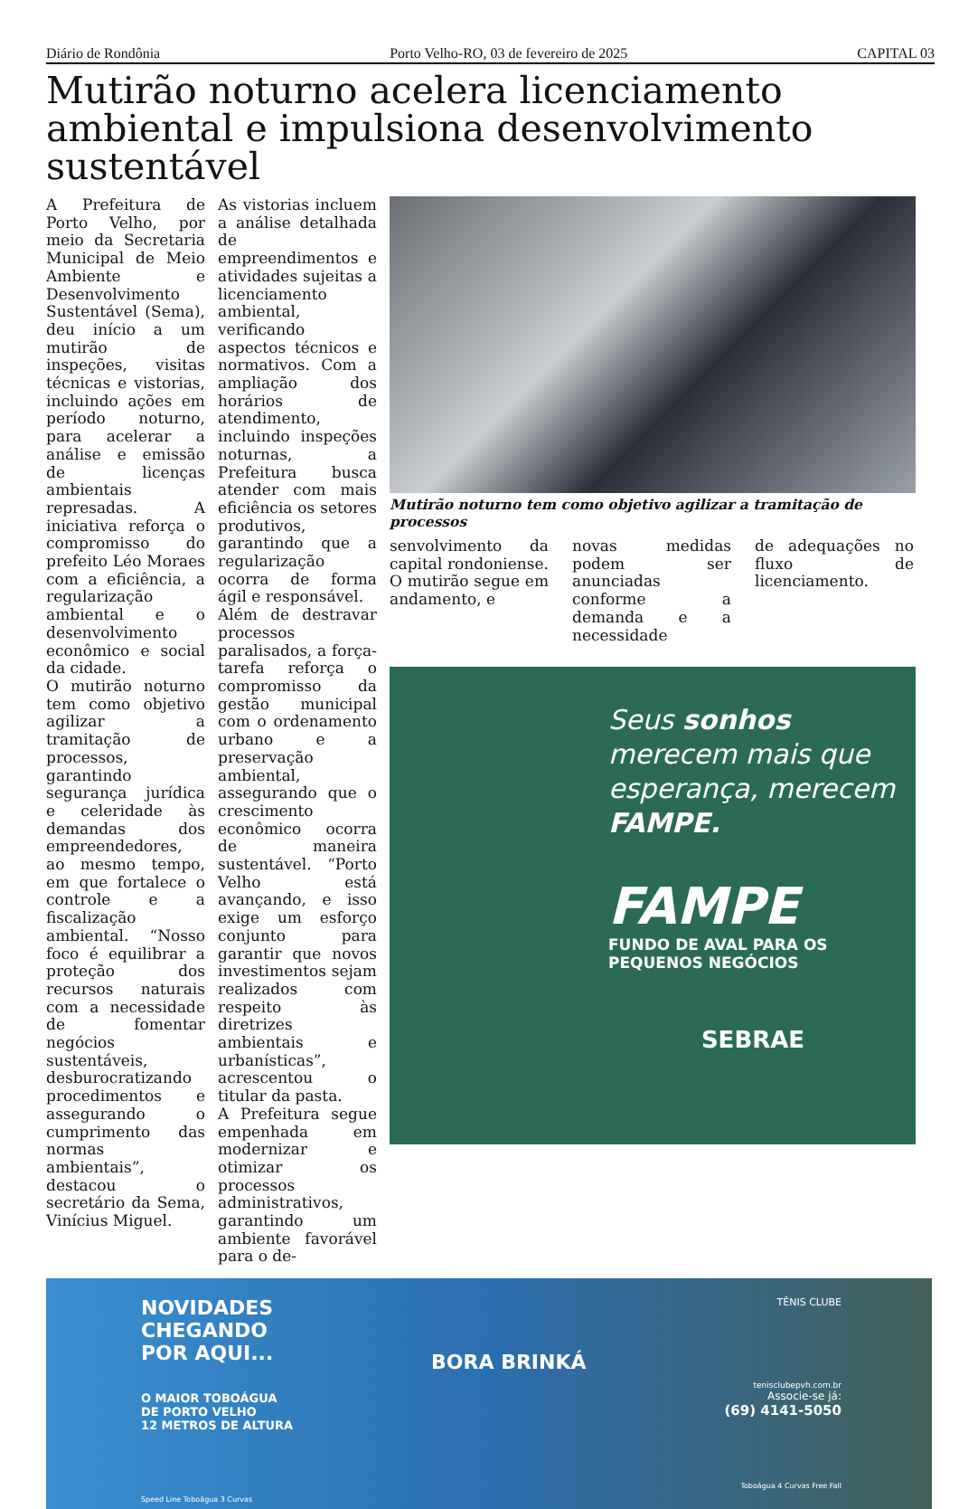Diário de Rondônia Porto Velho-RO, 03 de fevereiro de 2025 CAPITAL 03
Mutirão noturno acelera licenciamento ambiental e impulsiona desenvolvimento sustentável
A Prefeitura de Porto Velho, por meio da Secretaria Municipal de Meio Ambiente e Desenvolvimento Sustentável (Sema), deu início a um mutirão de inspeções, visitas técnicas e vistorias, incluindo ações em período noturno, para acelerar a análise e emissão de licenças ambientais represadas. A iniciativa reforça o compromisso do prefeito Léo Moraes com a eficiência, a regularização ambiental e o desenvolvimento econômico e social da cidade.
O mutirão noturno tem como objetivo agilizar a tramitação de processos, garantindo segurança jurídica e celeridade às demandas dos empreendedores, ao mesmo tempo, em que fortalece o controle e a fiscalização ambiental. “Nosso foco é equilibrar a proteção dos recursos naturais com a necessidade de fomentar negócios sustentáveis, desburocratizando procedimentos e assegurando o cumprimento das normas ambientais”, destacou o secretário da Sema, Vinícius Miguel.
As vistorias incluem a análise detalhada de empreendimentos e atividades sujeitas a licenciamento ambiental, verificando aspectos técnicos e normativos. Com a ampliação dos horários de atendimento, incluindo inspeções noturnas, a Prefeitura busca atender com mais eficiência os setores produtivos, garantindo que a regularização ocorra de forma ágil e responsável.
Além de destravar processos paralisados, a força-tarefa reforça o compromisso da gestão municipal com o ordenamento urbano e a preservação ambiental, assegurando que o crescimento econômico ocorra de maneira sustentável. “Porto Velho está avançando, e isso exige um esforço conjunto para garantir que novos investimentos sejam realizados com respeito às diretrizes ambientais e urbanísticas”, acrescentou o titular da pasta.
A Prefeitura segue empenhada em modernizar e otimizar os processos administrativos, garantindo um ambiente favorável para o de-
Mutirão noturno tem como objetivo agilizar a tramitação de processos
senvolvimento da capital rondoniense. O mutirão segue em andamento, e
novas medidas podem ser anunciadas conforme a demanda e a necessidade
de adequações no fluxo de licenciamento.
Seus sonhos merecem mais que esperança, merecem FAMPE.
FAMPE
FUNDO DE AVAL PARA OS PEQUENOS NEGÓCIOS
SEBRAE
NOVIDADES
CHEGANDO
POR AQUI...
O MAIOR TOBOÁGUA
DE PORTO VELHO
12 METROS DE ALTURA
Speed Line Toboágua 3 Curvas
BORA BRINKÁ
TÊNIS CLUBE
tenisclubepvh.com.br
Associe-se já:
(69) 4141-5050
Toboágua 4 Curvas Free Fall